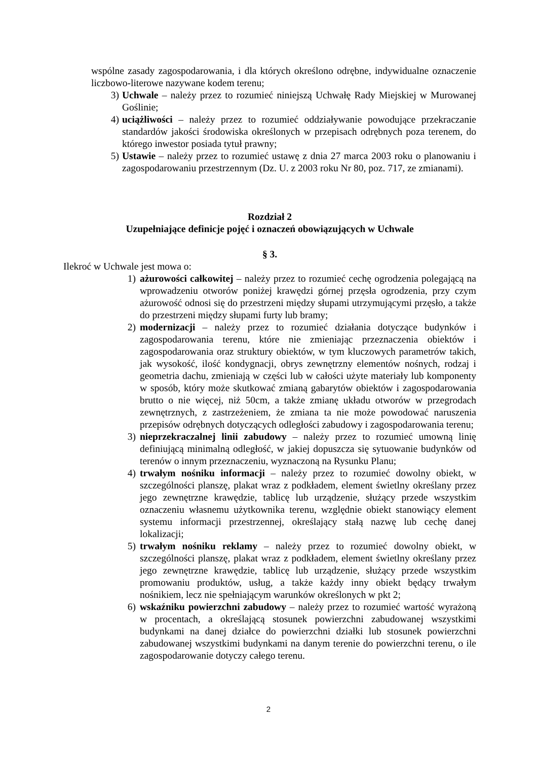wspólne zasady zagospodarowania, i dla których określono odrębne, indywidualne oznaczenie liczbowo-literowe nazywane kodem terenu;
3) Uchwale – należy przez to rozumieć niniejszą Uchwałę Rady Miejskiej w Murowanej Goślinie;
4) uciążliwości – należy przez to rozumieć oddziaływanie powodujące przekraczanie standardów jakości środowiska określonych w przepisach odrębnych poza terenem, do którego inwestor posiada tytuł prawny;
5) Ustawie – należy przez to rozumieć ustawę z dnia 27 marca 2003 roku o planowaniu i zagospodarowaniu przestrzennym (Dz. U. z 2003 roku Nr 80, poz. 717, ze zmianami).
Rozdział 2
Uzupełniające definicje pojęć i oznaczeń obowiązujących w Uchwale
§ 3.
Ilekroć w Uchwale jest mowa o:
1) ażurowości całkowitej – należy przez to rozumieć cechę ogrodzenia polegającą na wprowadzeniu otworów poniżej krawędzi górnej przęsła ogrodzenia, przy czym ażurowość odnosi się do przestrzeni między słupami utrzymującymi przęsło, a także do przestrzeni między słupami furty lub bramy;
2) modernizacji – należy przez to rozumieć działania dotyczące budynków i zagospodarowania terenu, które nie zmieniając przeznaczenia obiektów i zagospodarowania oraz struktury obiektów, w tym kluczowych parametrów takich, jak wysokość, ilość kondygnacji, obrys zewnętrzny elementów nośnych, rodzaj i geometria dachu, zmieniają w części lub w całości użyte materiały lub komponenty w sposób, który może skutkować zmianą gabarytów obiektów i zagospodarowania brutto o nie więcej, niż 50cm, a także zmianę układu otworów w przegrodach zewnętrznych, z zastrzeżeniem, że zmiana ta nie może powodować naruszenia przepisów odrębnych dotyczących odległości zabudowy i zagospodarowania terenu;
3) nieprzekraczalnej linii zabudowy – należy przez to rozumieć umowną linię definiującą minimalną odległość, w jakiej dopuszcza się sytuowanie budynków od terenów o innym przeznaczeniu, wyznaczoną na Rysunku Planu;
4) trwałym nośniku informacji – należy przez to rozumieć dowolny obiekt, w szczególności planszę, plakat wraz z podkładem, element świetlny określany przez jego zewnętrzne krawędzie, tablicę lub urządzenie, służący przede wszystkim oznaczeniu własnemu użytkownika terenu, względnie obiekt stanowiący element systemu informacji przestrzennej, określający stałą nazwę lub cechę danej lokalizacji;
5) trwałym nośniku reklamy – należy przez to rozumieć dowolny obiekt, w szczególności planszę, plakat wraz z podkładem, element świetlny określany przez jego zewnętrzne krawędzie, tablicę lub urządzenie, służący przede wszystkim promowaniu produktów, usług, a także każdy inny obiekt będący trwałym nośnikiem, lecz nie spełniającym warunków określonych w pkt 2;
6) wskaźniku powierzchni zabudowy – należy przez to rozumieć wartość wyrażoną w procentach, a określającą stosunek powierzchni zabudowanej wszystkimi budynkami na danej działce do powierzchni działki lub stosunek powierzchni zabudowanej wszystkimi budynkami na danym terenie do powierzchni terenu, o ile zagospodarowanie dotyczy całego terenu.
2